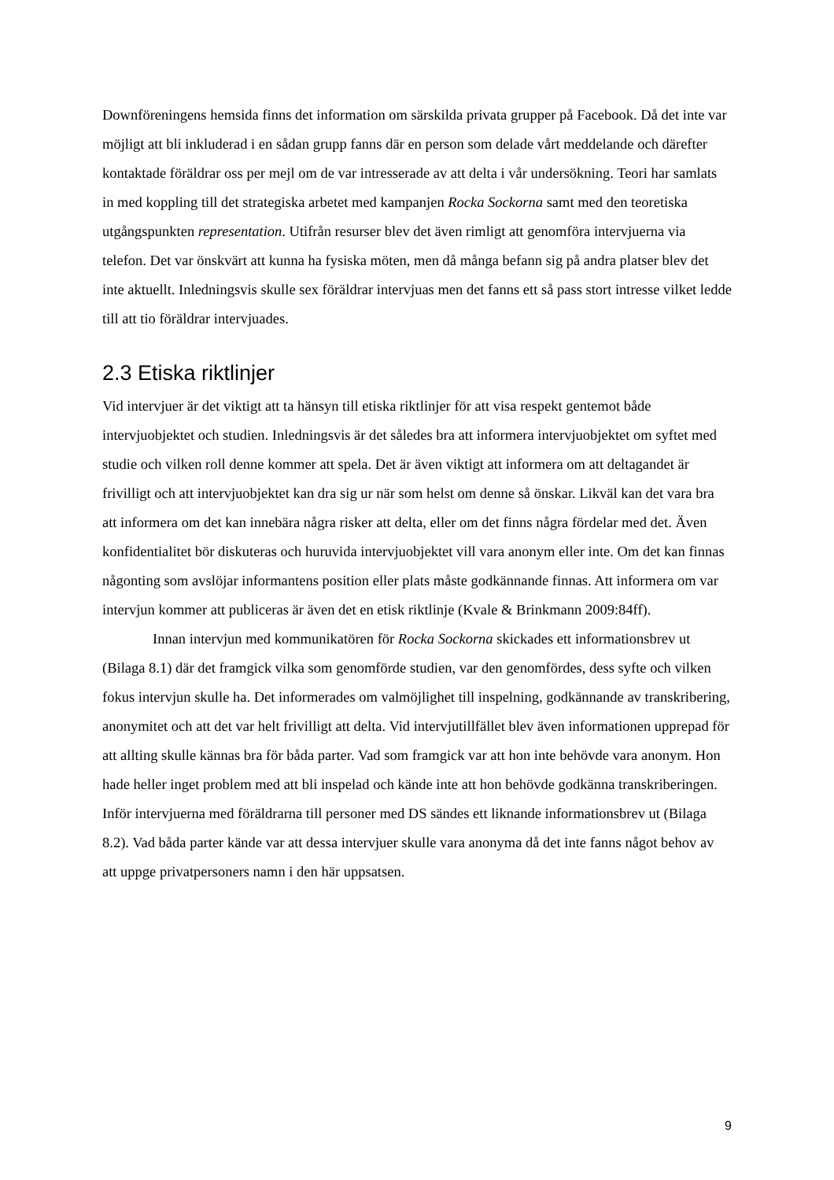Downföreningens hemsida finns det information om särskilda privata grupper på Facebook. Då det inte var möjligt att bli inkluderad i en sådan grupp fanns där en person som delade vårt meddelande och därefter kontaktade föräldrar oss per mejl om de var intresserade av att delta i vår undersökning. Teori har samlats in med koppling till det strategiska arbetet med kampanjen Rocka Sockorna samt med den teoretiska utgångspunkten representation. Utifrån resurser blev det även rimligt att genomföra intervjuerna via telefon. Det var önskvärt att kunna ha fysiska möten, men då många befann sig på andra platser blev det inte aktuellt. Inledningsvis skulle sex föräldrar intervjuas men det fanns ett så pass stort intresse vilket ledde till att tio föräldrar intervjuades.
2.3 Etiska riktlinjer
Vid intervjuer är det viktigt att ta hänsyn till etiska riktlinjer för att visa respekt gentemot både intervjuobjektet och studien. Inledningsvis är det således bra att informera intervjuobjektet om syftet med studie och vilken roll denne kommer att spela. Det är även viktigt att informera om att deltagandet är frivilligt och att intervjuobjektet kan dra sig ur när som helst om denne så önskar. Likväl kan det vara bra att informera om det kan innebära några risker att delta, eller om det finns några fördelar med det. Även konfidentialitet bör diskuteras och huruvida intervjuobjektet vill vara anonym eller inte. Om det kan finnas någonting som avslöjar informantens position eller plats måste godkännande finnas. Att informera om var intervjun kommer att publiceras är även det en etisk riktlinje (Kvale & Brinkmann 2009:84ff).
Innan intervjun med kommunikatören för Rocka Sockorna skickades ett informationsbrev ut (Bilaga 8.1) där det framgick vilka som genomförde studien, var den genomfördes, dess syfte och vilken fokus intervjun skulle ha. Det informerades om valmöjlighet till inspelning, godkännande av transkribering, anonymitet och att det var helt frivilligt att delta. Vid intervjutillfället blev även informationen upprepad för att allting skulle kännas bra för båda parter. Vad som framgick var att hon inte behövde vara anonym. Hon hade heller inget problem med att bli inspelad och kände inte att hon behövde godkänna transkriberingen. Inför intervjuerna med föräldrarna till personer med DS sändes ett liknande informationsbrev ut (Bilaga 8.2). Vad båda parter kände var att dessa intervjuer skulle vara anonyma då det inte fanns något behov av att uppge privatpersoners namn i den här uppsatsen.
9